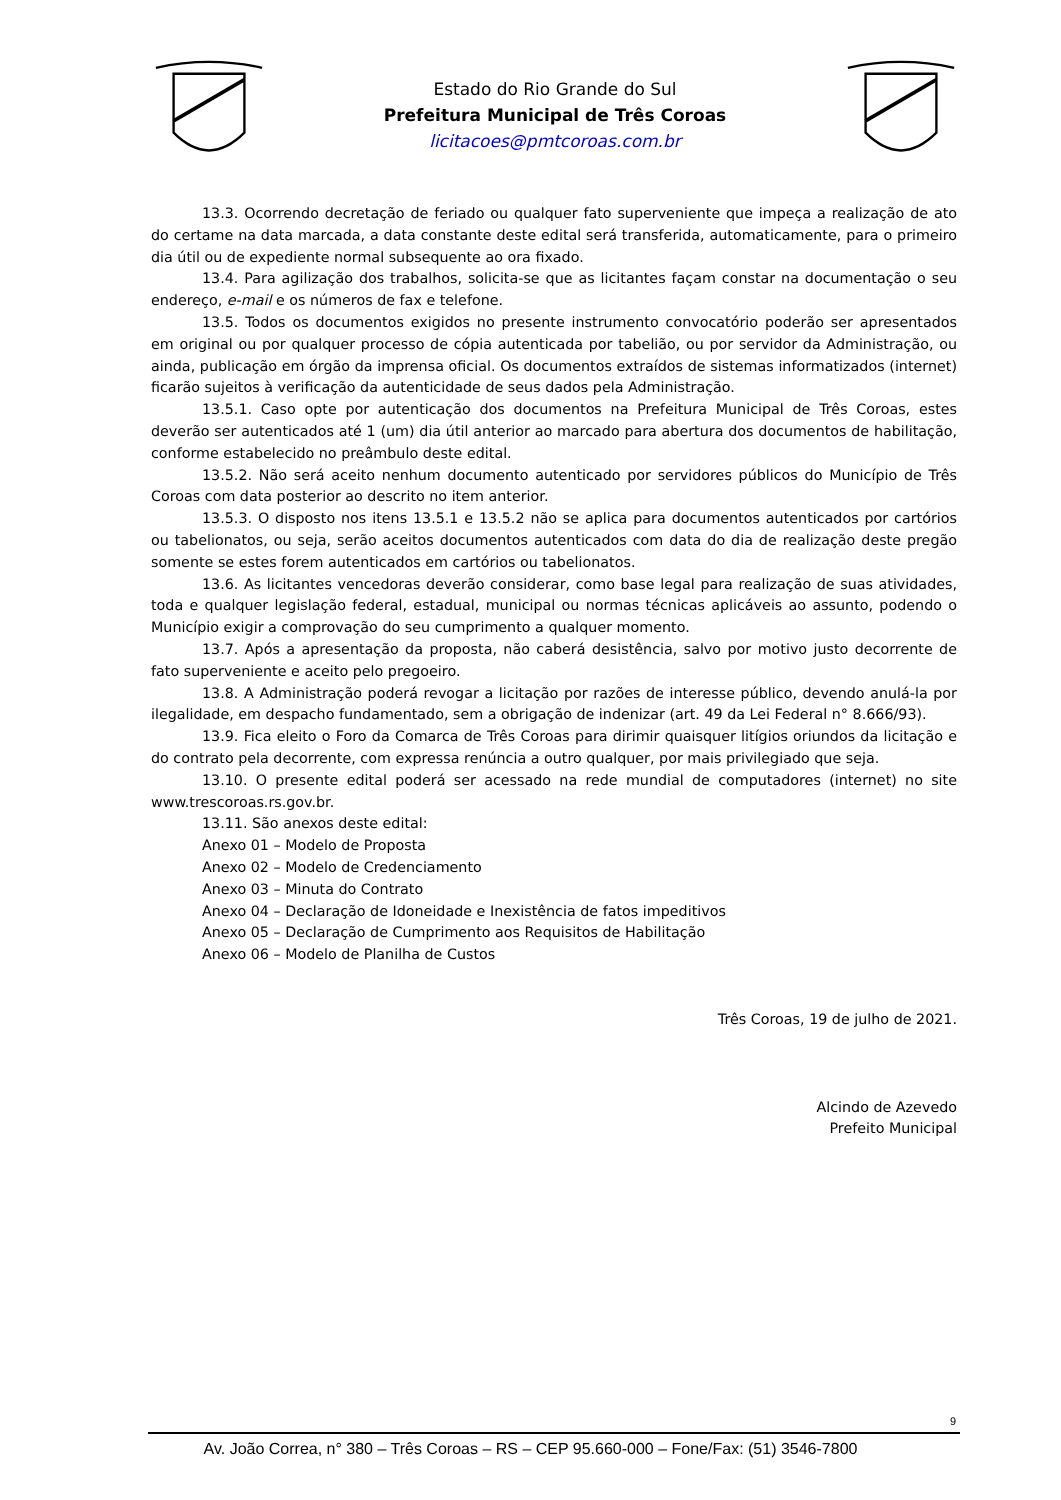Estado do Rio Grande do Sul
Prefeitura Municipal de Três Coroas
licitacoes@pmtcoroas.com.br
13.3. Ocorrendo decretação de feriado ou qualquer fato superveniente que impeça a realização de ato do certame na data marcada, a data constante deste edital será transferida, automaticamente, para o primeiro dia útil ou de expediente normal subsequente ao ora fixado.
13.4. Para agilização dos trabalhos, solicita-se que as licitantes façam constar na documentação o seu endereço, e-mail e os números de fax e telefone.
13.5. Todos os documentos exigidos no presente instrumento convocatório poderão ser apresentados em original ou por qualquer processo de cópia autenticada por tabelião, ou por servidor da Administração, ou ainda, publicação em órgão da imprensa oficial. Os documentos extraídos de sistemas informatizados (internet) ficarão sujeitos à verificação da autenticidade de seus dados pela Administração.
13.5.1. Caso opte por autenticação dos documentos na Prefeitura Municipal de Três Coroas, estes deverão ser autenticados até 1 (um) dia útil anterior ao marcado para abertura dos documentos de habilitação, conforme estabelecido no preâmbulo deste edital.
13.5.2. Não será aceito nenhum documento autenticado por servidores públicos do Município de Três Coroas com data posterior ao descrito no item anterior.
13.5.3. O disposto nos itens 13.5.1 e 13.5.2 não se aplica para documentos autenticados por cartórios ou tabelionatos, ou seja, serão aceitos documentos autenticados com data do dia de realização deste pregão somente se estes forem autenticados em cartórios ou tabelionatos.
13.6. As licitantes vencedoras deverão considerar, como base legal para realização de suas atividades, toda e qualquer legislação federal, estadual, municipal ou normas técnicas aplicáveis ao assunto, podendo o Município exigir a comprovação do seu cumprimento a qualquer momento.
13.7. Após a apresentação da proposta, não caberá desistência, salvo por motivo justo decorrente de fato superveniente e aceito pelo pregoeiro.
13.8. A Administração poderá revogar a licitação por razões de interesse público, devendo anulá-la por ilegalidade, em despacho fundamentado, sem a obrigação de indenizar (art. 49 da Lei Federal n° 8.666/93).
13.9. Fica eleito o Foro da Comarca de Três Coroas para dirimir quaisquer litígios oriundos da licitação e do contrato pela decorrente, com expressa renúncia a outro qualquer, por mais privilegiado que seja.
13.10. O presente edital poderá ser acessado na rede mundial de computadores (internet) no site www.trescoroas.rs.gov.br.
13.11. São anexos deste edital:
Anexo 01 – Modelo de Proposta
Anexo 02 – Modelo de Credenciamento
Anexo 03 – Minuta do Contrato
Anexo 04 – Declaração de Idoneidade e Inexistência de fatos impeditivos
Anexo 05 – Declaração de Cumprimento aos Requisitos de Habilitação
Anexo 06 – Modelo de Planilha de Custos
Três Coroas, 19 de julho de 2021.
Alcindo de Azevedo
Prefeito Municipal
9
Av. João Correa, n° 380 – Três Coroas – RS – CEP 95.660-000 – Fone/Fax: (51) 3546-7800